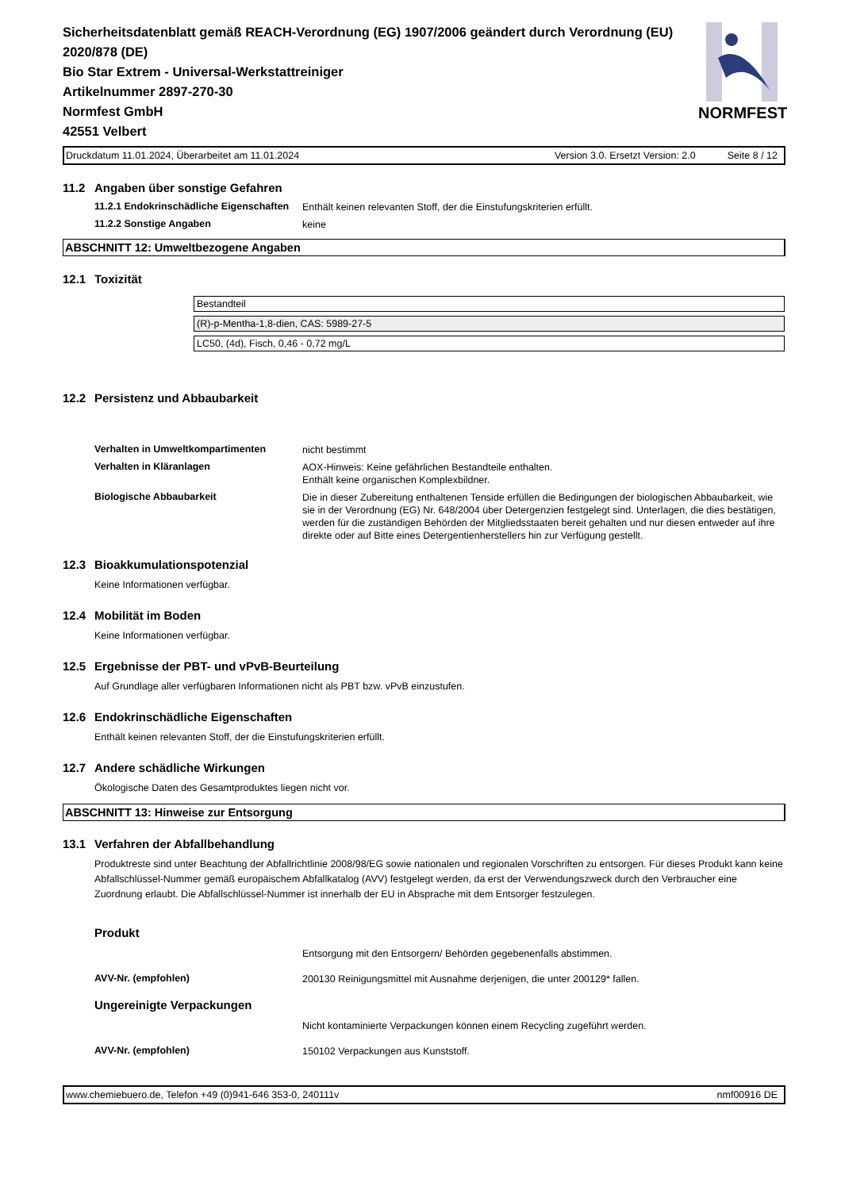Sicherheitsdatenblatt gemäß REACH-Verordnung (EG) 1907/2006 geändert durch Verordnung (EU) 2020/878 (DE)
Bio Star Extrem - Universal-Werkstattreiniger
Artikelnummer 2897-270-30
Normfest GmbH
42551 Velbert
NORMFEST
Druckdatum 11.01.2024, Überarbeitet am 11.01.2024
Version 3.0. Ersetzt Version: 2.0 Seite 8 / 12
11.2 Angaben über sonstige Gefahren
11.2.1 Endokrinschädliche Eigenschaften
Enthält keinen relevanten Stoff, der die Einstufungskriterien erfüllt.
11.2.2 Sonstige Angaben
keine
ABSCHNITT 12: Umweltbezogene Angaben
12.1 Toxizität
| Bestandteil |
| (R)-p-Mentha-1,8-dien, CAS: 5989-27-5 |
| LC50, (4d), Fisch, 0,46 - 0,72 mg/L |
12.2 Persistenz und Abbaubarkeit
Verhalten in Umweltkompartimenten
nicht bestimmt
Verhalten in Kläranlagen
AOX-Hinweis: Keine gefährlichen Bestandteile enthalten.
Enthält keine organischen Komplexbildner.
Biologische Abbaubarkeit
Die in dieser Zubereitung enthaltenen Tenside erfüllen die Bedingungen der biologischen Abbaubarkeit, wie sie in der Verordnung (EG) Nr. 648/2004 über Detergenzien festgelegt sind. Unterlagen, die dies bestätigen, werden für die zuständigen Behörden der Mitgliedsstaaten bereit gehalten und nur diesen entweder auf ihre direkte oder auf Bitte eines Detergentienherstellers hin zur Verfügung gestellt.
12.3 Bioakkumulationspotenzial
Keine Informationen verfügbar.
12.4 Mobilität im Boden
Keine Informationen verfügbar.
12.5 Ergebnisse der PBT- und vPvB-Beurteilung
Auf Grundlage aller verfügbaren Informationen nicht als PBT bzw. vPvB einzustufen.
12.6 Endokrinschädliche Eigenschaften
Enthält keinen relevanten Stoff, der die Einstufungskriterien erfüllt.
12.7 Andere schädliche Wirkungen
Ökologische Daten des Gesamtproduktes liegen nicht vor.
ABSCHNITT 13: Hinweise zur Entsorgung
13.1 Verfahren der Abfallbehandlung
Produktreste sind unter Beachtung der Abfallrichtlinie 2008/98/EG sowie nationalen und regionalen Vorschriften zu entsorgen. Für dieses Produkt kann keine Abfallschlüssel-Nummer gemäß europäischem Abfallkatalog (AVV) festgelegt werden, da erst der Verwendungszweck durch den Verbraucher eine Zuordnung erlaubt. Die Abfallschlüssel-Nummer ist innerhalb der EU in Absprache mit dem Entsorger festzulegen.
Produkt
Entsorgung mit den Entsorgern/ Behörden gegebenenfalls abstimmen.
AVV-Nr. (empfohlen)
200130 Reinigungsmittel mit Ausnahme derjenigen, die unter 200129* fallen.
Ungereinigte Verpackungen
Nicht kontaminierte Verpackungen können einem Recycling zugeführt werden.
AVV-Nr. (empfohlen)
150102 Verpackungen aus Kunststoff.
www.chemiebuero.de, Telefon +49 (0)941-646 353-0, 240111v
nmf00916 DE